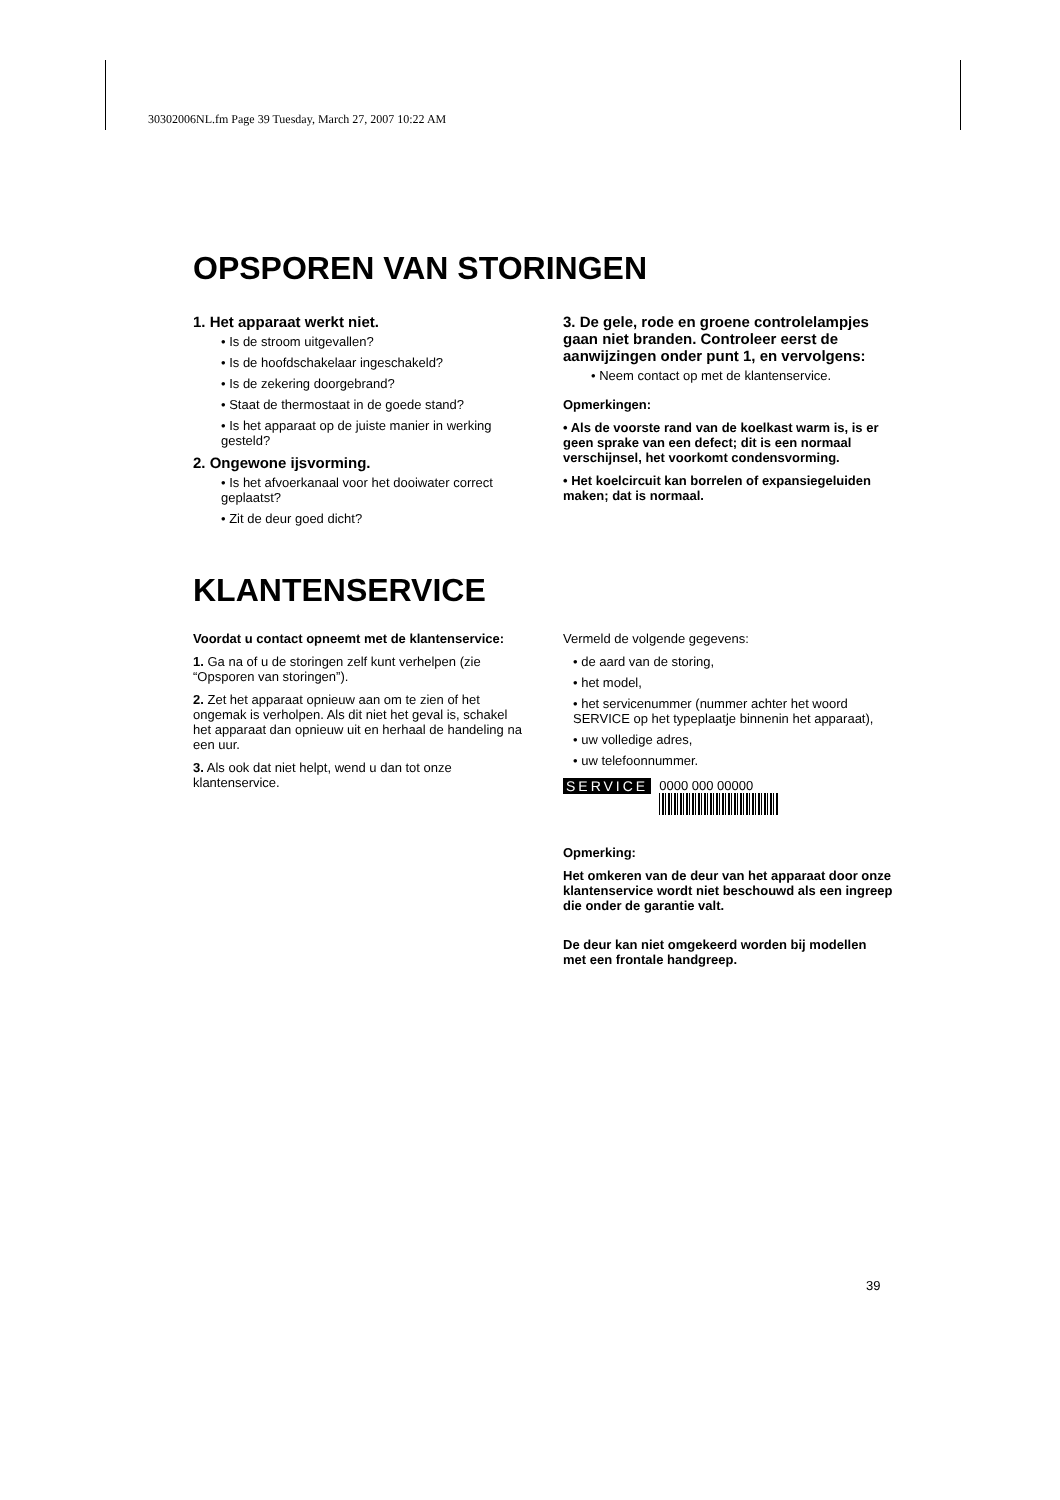30302006NL.fm Page 39 Tuesday, March 27, 2007 10:22 AM
OPSPOREN VAN STORINGEN
1. Het apparaat werkt niet.
• Is de stroom uitgevallen?
• Is de hoofdschakelaar ingeschakeld?
• Is de zekering doorgebrand?
• Staat de thermostaat in de goede stand?
• Is het apparaat op de juiste manier in werking gesteld?
2. Ongewone ijsvorming.
• Is het afvoerkanaal voor het dooiwater correct geplaatst?
• Zit de deur goed dicht?
3. De gele, rode en groene controlelampjes gaan niet branden. Controleer eerst de aanwijzingen onder punt 1, en vervolgens:
• Neem contact op met de klantenservice.
Opmerkingen:
• Als de voorste rand van de koelkast warm is, is er geen sprake van een defect; dit is een normaal verschijnsel, het voorkomt condensvorming.
• Het koelcircuit kan borrelen of expansiegeluiden maken; dat is normaal.
KLANTENSERVICE
Voordat u contact opneemt met de klantenservice:
1. Ga na of u de storingen zelf kunt verhelpen (zie “Opsporen van storingen”).
2. Zet het apparaat opnieuw aan om te zien of het ongemak is verholpen. Als dit niet het geval is, schakel het apparaat dan opnieuw uit en herhaal de handeling na een uur.
3. Als ook dat niet helpt, wend u dan tot onze klantenservice.
Vermeld de volgende gegevens:
• de aard van de storing,
• het model,
• het servicenummer (nummer achter het woord SERVICE op het typeplaatje binnenin het apparaat),
• uw volledige adres,
• uw telefoonnummer.
SERVICE 0000 000 00000
Opmerking:
Het omkeren van de deur van het apparaat door onze klantenservice wordt niet beschouwd als een ingreep die onder de garantie valt.
De deur kan niet omgekeerd worden bij modellen met een frontale handgreep.
39